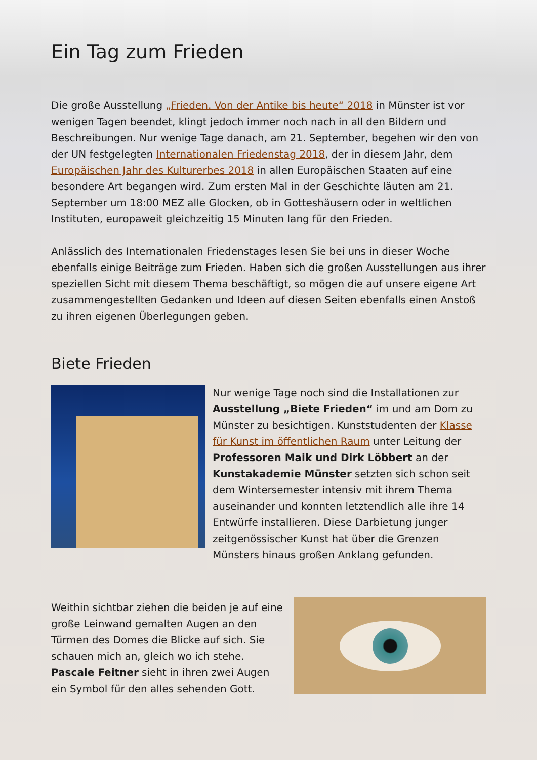Ein Tag zum Frieden
Die große Ausstellung „Frieden. Von der Antike bis heute“ 2018 in Münster ist vor wenigen Tagen beendet, klingt jedoch immer noch nach in all den Bildern und Beschreibungen. Nur wenige Tage danach, am 21. September, begehen wir den von der UN festgelegten Internationalen Friedenstag 2018, der in diesem Jahr, dem Europäischen Jahr des Kulturerbes 2018 in allen Europäischen Staaten auf eine besondere Art begangen wird. Zum ersten Mal in der Geschichte läuten am 21. September um 18:00 MEZ alle Glocken, ob in Gotteshäusern oder in weltlichen Instituten, europaweit gleichzeitig 15 Minuten lang für den Frieden.
Anlässlich des Internationalen Friedenstages lesen Sie bei uns in dieser Woche ebenfalls einige Beiträge zum Frieden. Haben sich die großen Ausstellungen aus ihrer speziellen Sicht mit diesem Thema beschäftigt, so mögen die auf unsere eigene Art zusammengestellten Gedanken und Ideen auf diesen Seiten ebenfalls einen Anstoß zu ihren eigenen Überlegungen geben.
Biete Frieden
Nur wenige Tage noch sind die Installationen zur Ausstellung „Biete Frieden“ im und am Dom zu Münster zu besichtigen. Kunststudenten der Klasse für Kunst im öffentlichen Raum unter Leitung der Professoren Maik und Dirk Löbbert an der Kunstakademie Münster setzten sich schon seit dem Wintersemester intensiv mit ihrem Thema auseinander und konnten letztendlich alle ihre 14 Entwürfe installieren. Diese Darbietung junger zeitgenössischer Kunst hat über die Grenzen Münsters hinaus großen Anklang gefunden.
Weithin sichtbar ziehen die beiden je auf eine große Leinwand gemalten Augen an den Türmen des Domes die Blicke auf sich. Sie schauen mich an, gleich wo ich stehe. Pascale Feitner sieht in ihren zwei Augen ein Symbol für den alles sehenden Gott.